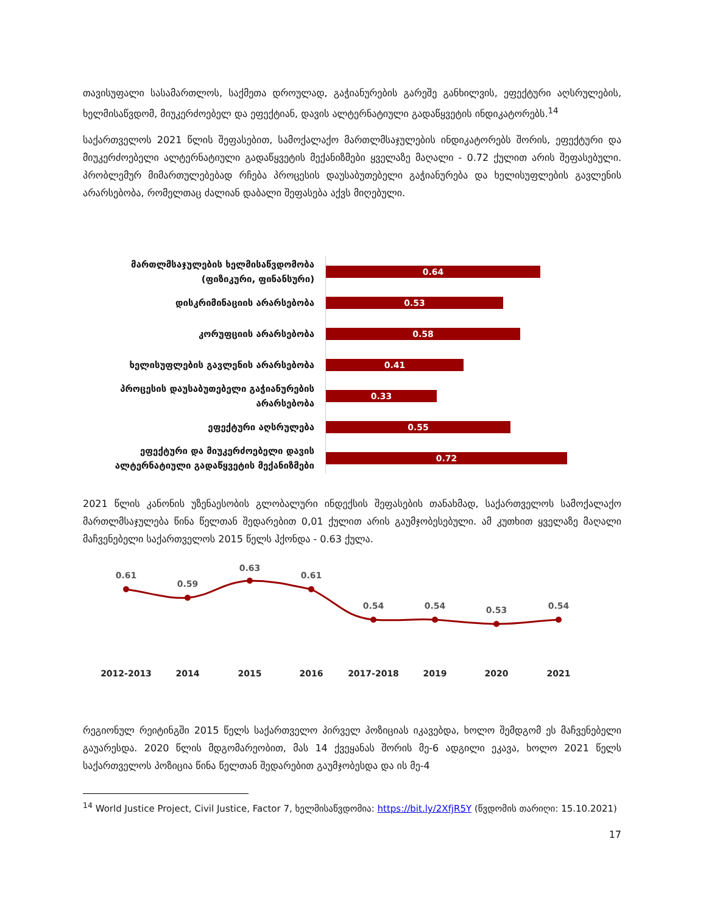თავისუფალი სასამართლოს, საქმეთა დროულად, გაჭიანურების გარეშე განხილვის, ეფექტური აღსრულების, ხელმისაწვდომ, მიუკერძოებელ და ეფექტიან, დავის ალტერნატიული გადაწყვეტის ინდიკატორებს.<sup>14</sup>
საქართველოს 2021 წლის შეფასებით, სამოქალაქო მართლმსაჯულების ინდიკატორებს შორის, ეფექტური და მიუკერძოებელი ალტერნატიული გადაწყვეტის მექანიზმები ყველაზე მაღალი - 0.72 ქულით არის შეფასებული. პრობლემურ მიმართულებებად რჩება პროცესის დაუსაბუთებელი გაჭიანურება და ხელისუფლების გავლენის არარსებობა, რომელთაც ძალიან დაბალი შეფასება აქვს მიღებული.
მართლმსაჯულების ხელმისაწვდომობა (ფიზიკური, ფინანსური)
0.64
დისკრიმინაციის არარსებობა
0.53
კორუფციის არარსებობა
0.58
ხელისუფლების გავლენის არარსებობა
0.41
პროცესის დაუსაბუთებელი გაჭიანურების არარსებობა
0.33
ეფექტური აღსრულება
0.55
ეფექტური და მიუკერძოებელი დავის ალტერნატიული გადაწყვეტის მექანიზმები
0.72
2021 წლის კანონის უზენაესობის გლობალური ინდექსის შეფასების თანახმად, საქართველოს სამოქალაქო მართლმსაჯულება წინა წელთან შედარებით 0,01 ქულით არის გაუმჯობესებული. ამ კუთხით ყველაზე მაღალი მაჩვენებელი საქართველოს 2015 წელს ჰქონდა - 0.63 ქულა.
0.61
0.59
0.63
0.61
0.54
0.54
0.53
0.54
2012-2013
2014
2015
2016
2017-2018
2019
2020
2021
რეგიონულ რეიტინგში 2015 წელს საქართველო პირველ პოზიციას იკავებდა, ხოლო შემდგომ ეს მაჩვენებელი გაუარესდა. 2020 წლის მდგომარეობით, მას 14 ქვეყანას შორის მე-6 ადგილი ეკავა, ხოლო 2021 წელს საქართველოს პოზიცია წინა წელთან შედარებით გაუმჯობესდა და ის მე-4
<sup>14</sup> World Justice Project, Civil Justice, Factor 7, ხელმისაწვდომია: https://bit.ly/2XfjR5Y (წვდომის თარიღი: 15.10.2021)
17